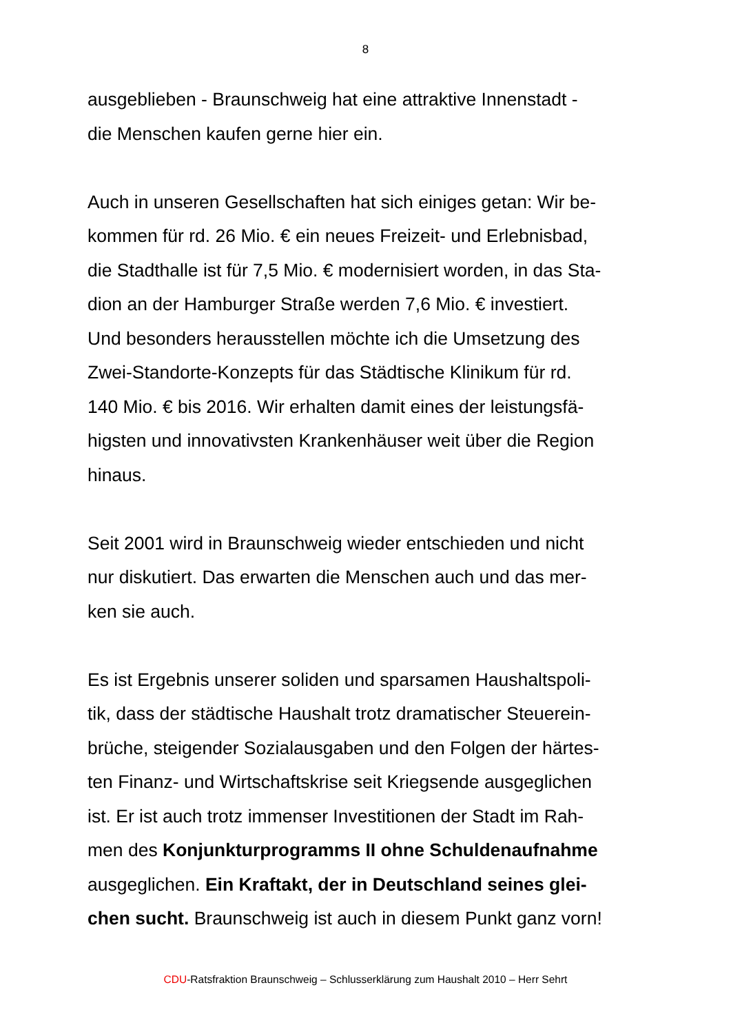8
ausgeblieben - Braunschweig hat eine attraktive Innenstadt -
die Menschen kaufen gerne hier ein.
Auch in unseren Gesellschaften hat sich einiges getan: Wir be-
kommen für rd. 26 Mio. € ein neues Freizeit- und Erlebnisbad,
die Stadthalle ist für 7,5 Mio. € modernisiert worden, in das Sta-
dion an der Hamburger Straße werden 7,6 Mio. € investiert.
Und besonders herausstellen möchte ich die Umsetzung des
Zwei-Standorte-Konzepts für das Städtische Klinikum für rd.
140 Mio. € bis 2016. Wir erhalten damit eines der leistungsfä-
higsten und innovativsten Krankenhäuser weit über die Region
hinaus.
Seit 2001 wird in Braunschweig wieder entschieden und nicht
nur diskutiert. Das erwarten die Menschen auch und das mer-
ken sie auch.
Es ist Ergebnis unserer soliden und sparsamen Haushaltspoli-
tik, dass der städtische Haushalt trotz dramatischer Steuerein-
brüche, steigender Sozialausgaben und den Folgen der härtes-
ten Finanz- und Wirtschaftskrise seit Kriegsende ausgeglichen
ist. Er ist auch trotz immenser Investitionen der Stadt im Rah-
men des Konjunkturprogramms II ohne Schuldenaufnahme
ausgeglichen. Ein Kraftakt, der in Deutschland seines glei-
chen sucht. Braunschweig ist auch in diesem Punkt ganz vorn!
CDU-Ratsfraktion Braunschweig – Schlusserklärung zum Haushalt 2010 – Herr Sehrt